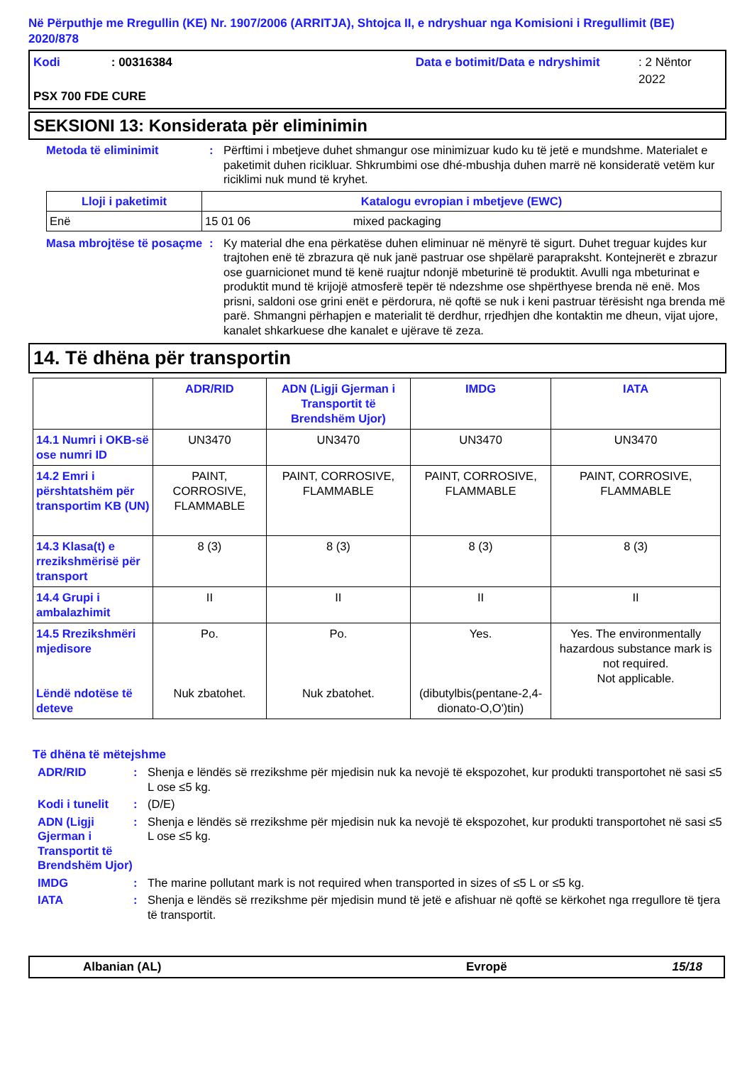Në Përputhje me Rregullin (KE) Nr. 1907/2006 (ARRITJA), Shtojca II, e ndryshuar nga Komisioni i Rregullimit (BE) 2020/878
Kodi: 00316384 Data e botimit/Data e ndryshimit: 2 Nëntor 2022
PSX 700 FDE CURE
SEKSIONI 13: Konsiderata për eliminimin
Metoda të eliminimit: Përftimi i mbetjeve duhet shmangur ose minimizuar kudo ku të jetë e mundshme. Materialet e paketimit duhen ricikluar. Shkrumbimi ose dhé-mbushja duhen marrë në konsideratë vetëm kur riciklimi nuk mund të kryhet.
| Lloji i paketimit | Katalogu evropian i mbetjeve (EWC) |
| --- | --- |
| Enë | 15 01 06 mixed packaging |
Masa mbrojtëse të posaçme: Ky material dhe ena përkatëse duhen eliminuar në mënyrë të sigurt. Duhet treguar kujdes kur trajtohen enë të zbrazura që nuk janë pastruar ose shpëlarë parapraksht. Kontejnerët e zbrazur ose guarnicionet mund të kenë ruajtur ndonjë mbeturinë të produktit. Avulli nga mbeturinat e produktit mund të krijojë atmosferë tepër të ndezshme ose shpërthyese brenda në enë. Mos prisni, saldoni ose grini enët e përdorura, në qoftë se nuk i keni pastruar tërësisht nga brenda më parë. Shmangni përhapjen e materialit të derdhur, rrjedhjen dhe kontaktin me dheun, vijat ujore, kanalet shkarkuese dhe kanalet e ujërave të zeza.
14. Të dhëna për transportin
| | ADR/RID | ADN (Ligji Gjerman i Transportit të Brendshëm Ujor) | IMDG | IATA |
| 14.1 Numri i OKB-së ose numri ID | UN3470 | UN3470 | UN3470 | UN3470 |
| 14.2 Emri i përshtatshëm për transportim KB (UN) | PAINT, CORROSIVE, FLAMMABLE | PAINT, CORROSIVE, FLAMMABLE | PAINT, CORROSIVE, FLAMMABLE | PAINT, CORROSIVE, FLAMMABLE |
| 14.3 Klasa(t) e rrezikshmërisë për transport | 8 (3) | 8 (3) | 8 (3) | 8 (3) |
| 14.4 Grupi i ambalazhimit | II | II | II | II |
| 14.5 Rrezikshmëri mjedisore Lëndë ndotëse të deteve | Po. Nuk zbatohet. | Po. Nuk zbatohet. | Yes. (dibutylbis(pentane-2,4-dionato-O,O')tin) | Yes. The environmentally hazardous substance mark is not required. Not applicable. |
Të dhëna të mëtejshme
ADR/RID: Shenja e lëndës së rrezikshme për mjedisin nuk ka nevojë të ekspozohet, kur produkti transportohet në sasi ≤5 L ose ≤5 kg.
Kodi i tunelit: (D/E)
ADN (Ligji Gjerman i Transportit të Brendshëm Ujor): Shenja e lëndës së rrezikshme për mjedisin nuk ka nevojë të ekspozohet, kur produkti transportohet në sasi ≤5 L ose ≤5 kg.
IMDG: The marine pollutant mark is not required when transported in sizes of ≤5 L or ≤5 kg.
IATA: Shenja e lëndës së rrezikshme për mjedisin mund të jetë e afishuar në qoftë se kërkohet nga rregullore të tjera të transportit.
Albanian (AL) Evropë 15/18